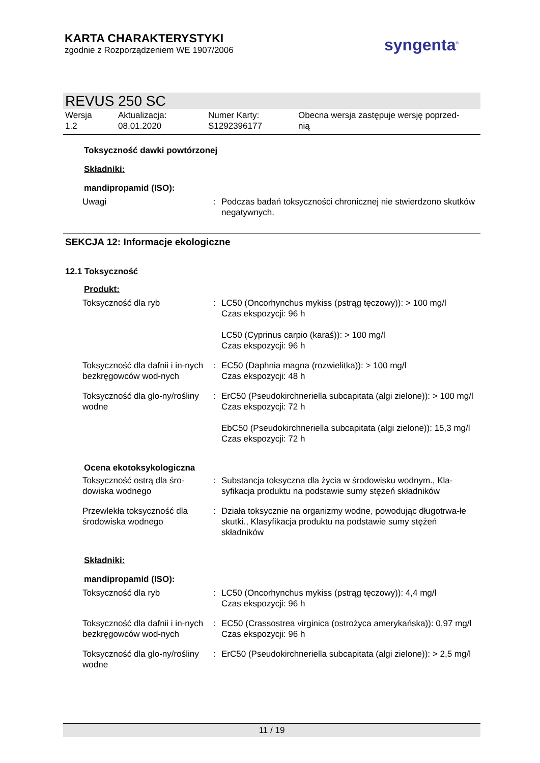KARTA CHARAKTERYSTYKI
zgodnie z Rozporządzeniem WE 1907/2006
syngenta<sup>®</sup>
REVUS 250 SC
Wersja
1.2
Aktualizacja:
08.01.2020
Numer Karty:
S1292396177
Obecna wersja zastępuje wersję poprzed-
nią
Toksyczność dawki powtórzonej
Składniki:
mandipropamid (ISO):
| Uwagi | : | Podczas badań toksyczności chronicznej nie stwierdzono skutków negatywnych. |
SEKCJA 12: Informacje ekologiczne
12.1 Toksyczność
Produkt:
| Toksyczność dla ryb | : | LC50 (Oncorhynchus mykiss (pstrąg tęczowy)): > 100 mg/l Czas ekspozycji: 96 h LC50 (Cyprinus carpio (karaś)): > 100 mg/l Czas ekspozycji: 96 h |
| Toksyczność dla dafnii i in-nych bezkręgowców wod-nych | : | EC50 (Daphnia magna (rozwielitka)): > 100 mg/l Czas ekspozycji: 48 h |
| Toksyczność dla glo-ny/rośliny wodne | : | ErC50 (Pseudokirchneriella subcapitata (algi zielone)): > 100 mg/l Czas ekspozycji: 72 h EbC50 (Pseudokirchneriella subcapitata (algi zielone)): 15,3 mg/l Czas ekspozycji: 72 h |
Ocena ekotoksykologiczna
| Toksyczność ostrą dla śro-dowiska wodnego | : | Substancja toksyczna dla życia w środowisku wodnym., Kla-syfikacja produktu na podstawie sumy stężeń składników |
| Przewlekła toksyczność dla środowiska wodnego | : | Działa toksycznie na organizmy wodne, powodując długotrwa-łe skutki., Klasyfikacja produktu na podstawie sumy stężeń składników |
Składniki:
mandipropamid (ISO):
| Toksyczność dla ryb | : | LC50 (Oncorhynchus mykiss (pstrąg tęczowy)): 4,4 mg/l Czas ekspozycji: 96 h |
| Toksyczność dla dafnii i in-nych bezkręgowców wod-nych | : | EC50 (Crassostrea virginica (ostrożyca amerykańska)): 0,97 mg/l Czas ekspozycji: 96 h |
| Toksyczność dla glo-ny/rośliny wodne | : | ErC50 (Pseudokirchneriella subcapitata (algi zielone)): > 2,5 mg/l |
11 / 19